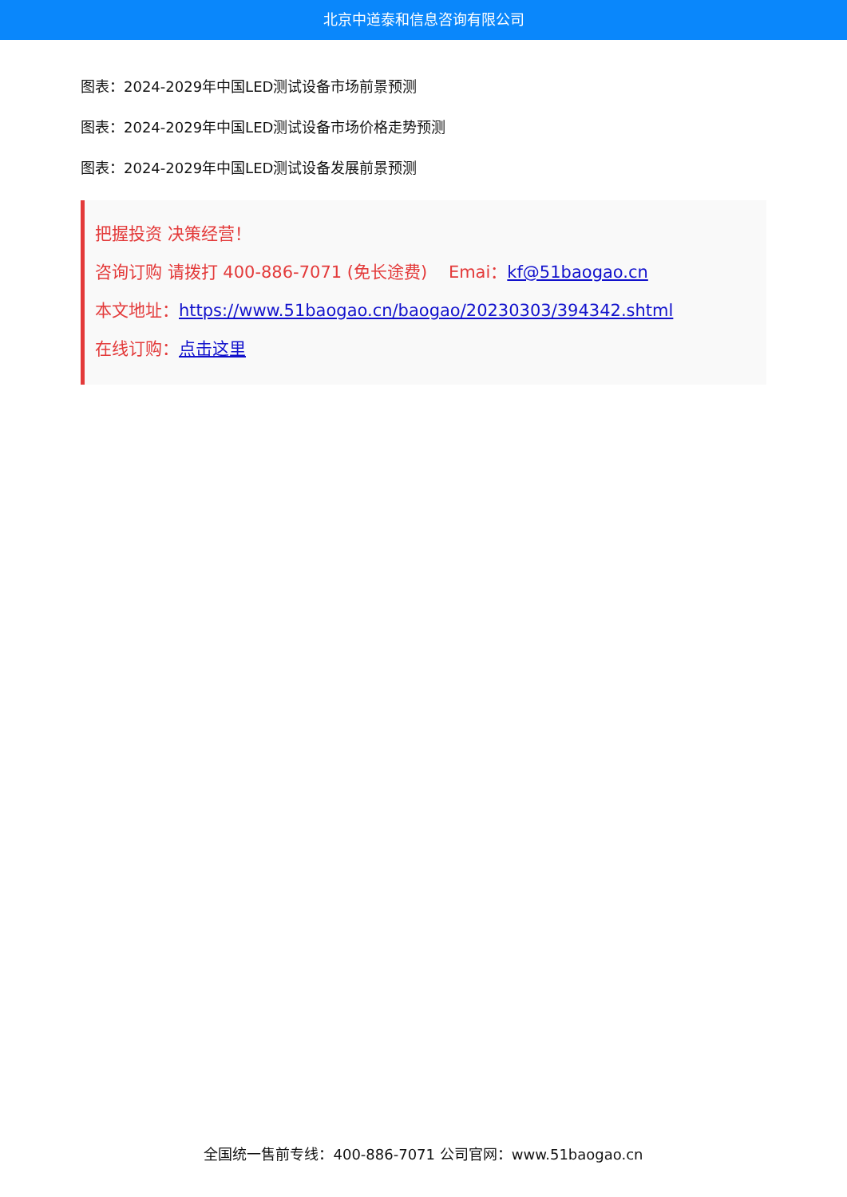北京中道泰和信息咨询有限公司
图表：2024-2029年中国LED测试设备市场前景预测
图表：2024-2029年中国LED测试设备市场价格走势预测
图表：2024-2029年中国LED测试设备发展前景预测
把握投资 决策经营！
咨询订购 请拨打 400-886-7071 (免长途费) Emai：kf@51baogao.cn
本文地址：https://www.51baogao.cn/baogao/20230303/394342.shtml
在线订购：点击这里
全国统一售前专线：400-886-7071 公司官网：www.51baogao.cn